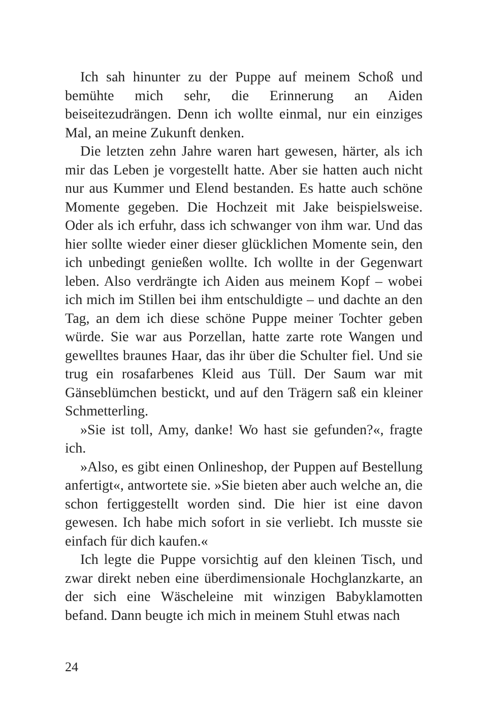Ich sah hinunter zu der Puppe auf meinem Schoß und bemühte mich sehr, die Erinnerung an Aiden beiseitezudrängen. Denn ich wollte einmal, nur ein einziges Mal, an meine Zukunft denken.
Die letzten zehn Jahre waren hart gewesen, härter, als ich mir das Leben je vorgestellt hatte. Aber sie hatten auch nicht nur aus Kummer und Elend bestanden. Es hatte auch schöne Momente gegeben. Die Hochzeit mit Jake beispielsweise. Oder als ich erfuhr, dass ich schwanger von ihm war. Und das hier sollte wieder einer dieser glücklichen Momente sein, den ich unbedingt genießen wollte. Ich wollte in der Gegenwart leben. Also verdrängte ich Aiden aus meinem Kopf – wobei ich mich im Stillen bei ihm entschuldigte – und dachte an den Tag, an dem ich diese schöne Puppe meiner Tochter geben würde. Sie war aus Porzellan, hatte zarte rote Wangen und gewelltes braunes Haar, das ihr über die Schulter fiel. Und sie trug ein rosafarbenes Kleid aus Tüll. Der Saum war mit Gänseblümchen bestickt, und auf den Trägern saß ein kleiner Schmetterling.
»Sie ist toll, Amy, danke! Wo hast sie gefunden?«, fragte ich.
»Also, es gibt einen Onlineshop, der Puppen auf Bestellung anfertigt«, antwortete sie. »Sie bieten aber auch welche an, die schon fertiggestellt worden sind. Die hier ist eine davon gewesen. Ich habe mich sofort in sie verliebt. Ich musste sie einfach für dich kaufen.«
Ich legte die Puppe vorsichtig auf den kleinen Tisch, und zwar direkt neben eine überdimensionale Hochglanzkarte, an der sich eine Wäscheleine mit winzigen Babyklamotten befand. Dann beugte ich mich in meinem Stuhl etwas nach
24